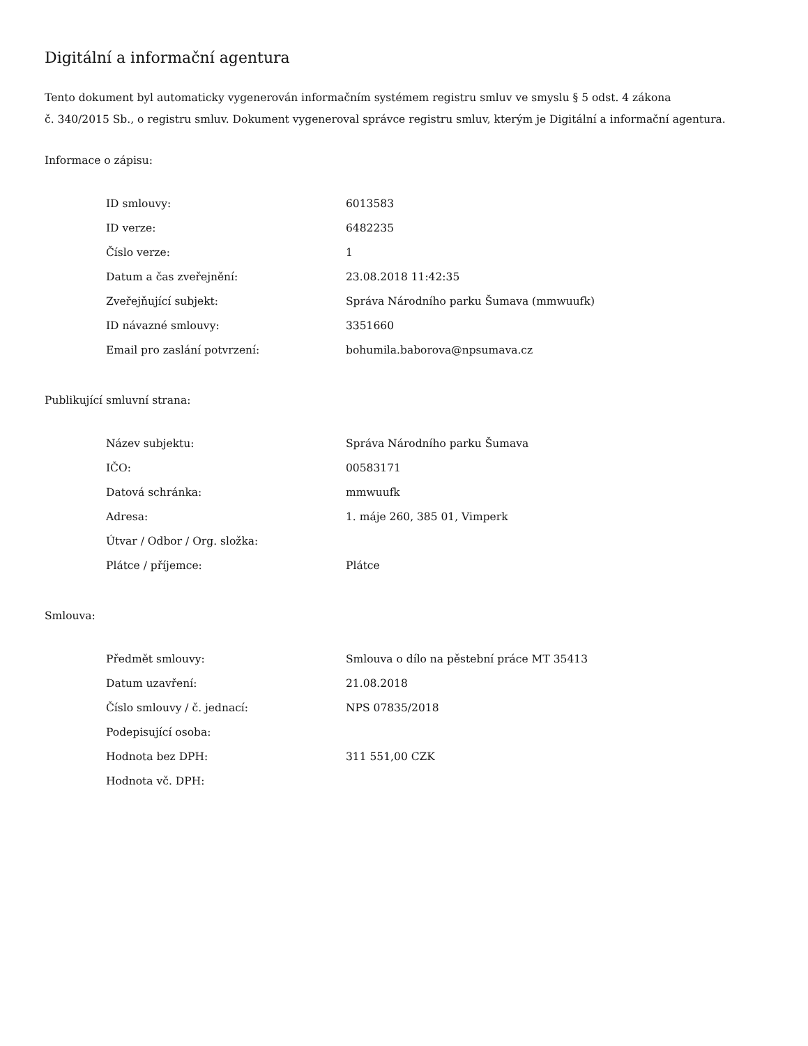Digitální a informační agentura
Tento dokument byl automaticky vygenerován informačním systémem registru smluv ve smyslu § 5 odst. 4 zákona
č. 340/2015 Sb., o registru smluv. Dokument vygeneroval správce registru smluv, kterým je Digitální a informační agentura.
Informace o zápisu:
| ID smlouvy: | 6013583 |
| ID verze: | 6482235 |
| Číslo verze: | 1 |
| Datum a čas zveřejnění: | 23.08.2018 11:42:35 |
| Zveřejňující subjekt: | Správa Národního parku Šumava (mmwuufk) |
| ID návazné smlouvy: | 3351660 |
| Email pro zaslání potvrzení: | bohumila.baborova@npsumava.cz |
Publikující smluvní strana:
| Název subjektu: | Správa Národního parku Šumava |
| IČO: | 00583171 |
| Datová schránka: | mmwuufk |
| Adresa: | 1. máje 260, 385 01, Vimperk |
| Útvar / Odbor / Org. složka: | |
| Plátce / příjemce: | Plátce |
Smlouva:
| Předmět smlouvy: | Smlouva o dílo na pěstební práce MT 35413 |
| Datum uzavření: | 21.08.2018 |
| Číslo smlouvy / č. jednací: | NPS 07835/2018 |
| Podepisující osoba: | |
| Hodnota bez DPH: | 311 551,00 CZK |
| Hodnota vč. DPH: | |